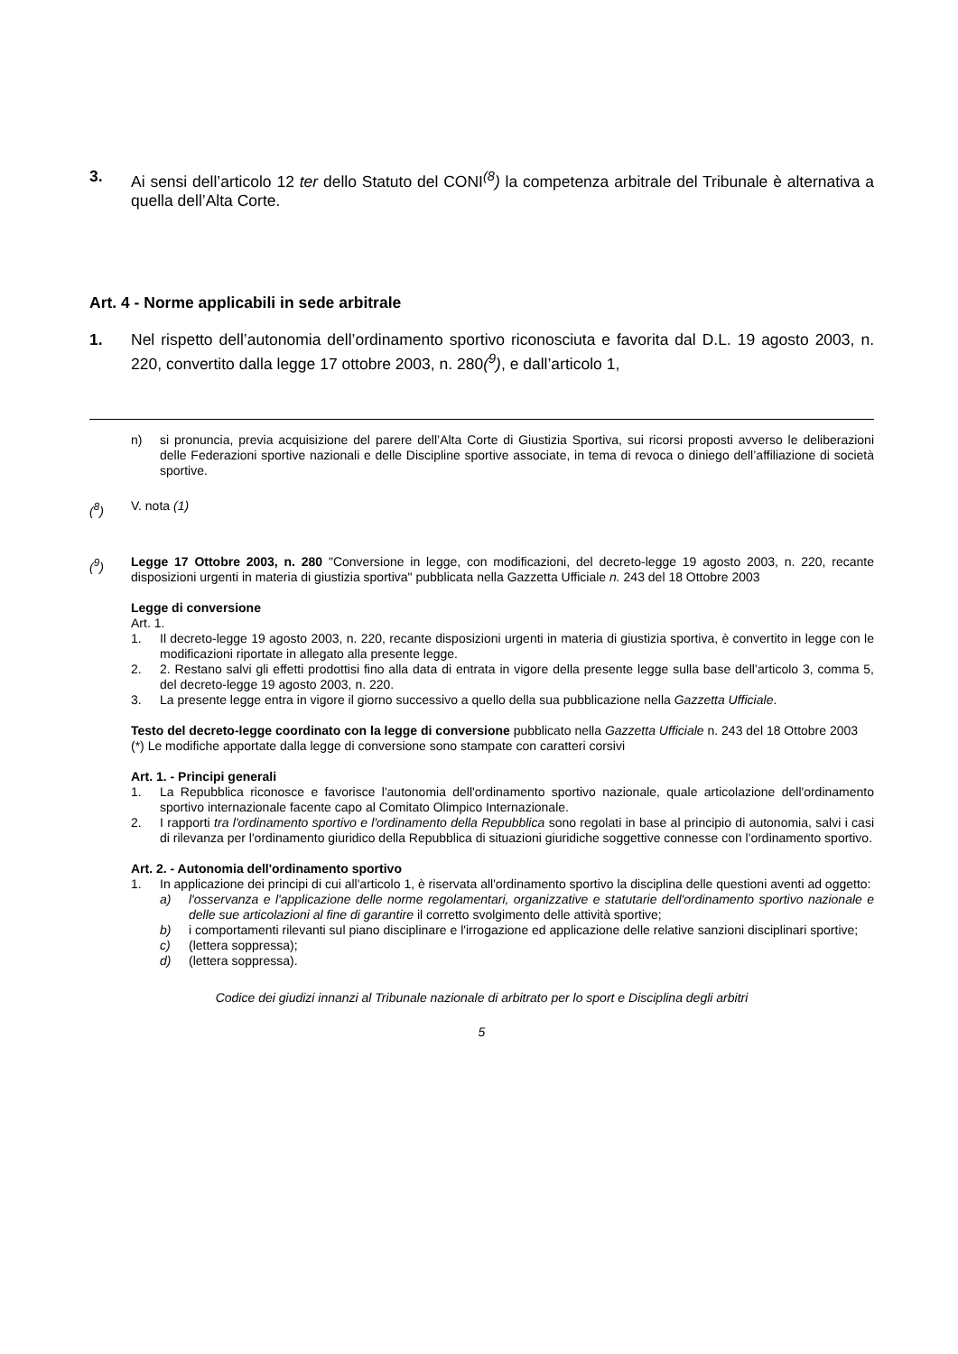3. Ai sensi dell’articolo 12 ter dello Statuto del CONI<sup>(8</sup>) la competenza arbitrale del Tribunale è alternativa a quella dell’Alta Corte.
Art. 4 - Norme applicabili in sede arbitrale
1. Nel rispetto dell’autonomia dell’ordinamento sportivo riconosciuta e favorita dal D.L. 19 agosto 2003, n. 220, convertito dalla legge 17 ottobre 2003, n. 280(<sup>9</sup>), e dall’articolo 1,
n) si pronuncia, previa acquisizione del parere dell’Alta Corte di Giustizia Sportiva, sui ricorsi proposti avverso le deliberazioni delle Federazioni sportive nazionali e delle Discipline sportive associate, in tema di revoca o diniego dell’affiliazione di società sportive.
(<sup>8</sup>) V. nota (1)
(<sup>9</sup>) Legge 17 Ottobre 2003, n. 280 "Conversione in legge, con modificazioni, del decreto-legge 19 agosto 2003, n. 220, recante disposizioni urgenti in materia di giustizia sportiva" pubblicata nella Gazzetta Ufficiale n. 243 del 18 Ottobre 2003
Legge di conversione
Art. 1.
1. Il decreto-legge 19 agosto 2003, n. 220, recante disposizioni urgenti in materia di giustizia sportiva, è convertito in legge con le modificazioni riportate in allegato alla presente legge.
2. 2. Restano salvi gli effetti prodottisi fino alla data di entrata in vigore della presente legge sulla base dell’articolo 3, comma 5, del decreto-legge 19 agosto 2003, n. 220.
3. La presente legge entra in vigore il giorno successivo a quello della sua pubblicazione nella Gazzetta Ufficiale.
Testo del decreto-legge coordinato con la legge di conversione pubblicato nella Gazzetta Ufficiale n. 243 del 18 Ottobre 2003
(*) Le modifiche apportate dalla legge di conversione sono stampate con caratteri corsivi
Art. 1. - Principi generali
1. La Repubblica riconosce e favorisce l'autonomia dell'ordinamento sportivo nazionale, quale articolazione dell'ordinamento sportivo internazionale facente capo al Comitato Olimpico Internazionale.
2. I rapporti tra l'ordinamento sportivo e l'ordinamento della Repubblica sono regolati in base al principio di autonomia, salvi i casi di rilevanza per l'ordinamento giuridico della Repubblica di situazioni giuridiche soggettive connesse con l'ordinamento sportivo.
Art. 2. - Autonomia dell'ordinamento sportivo
1. In applicazione dei principi di cui all'articolo 1, è riservata all'ordinamento sportivo la disciplina delle questioni aventi ad oggetto:
a) l'osservanza e l'applicazione delle norme regolamentari, organizzative e statutarie dell'ordinamento sportivo nazionale e delle sue articolazioni al fine di garantire il corretto svolgimento delle attività sportive;
b) i comportamenti rilevanti sul piano disciplinare e l'irrogazione ed applicazione delle relative sanzioni disciplinari sportive;
c) (lettera soppressa);
d) (lettera soppressa).
Codice dei giudizi innanzi al Tribunale nazionale di arbitrato per lo sport e Disciplina degli arbitri
5